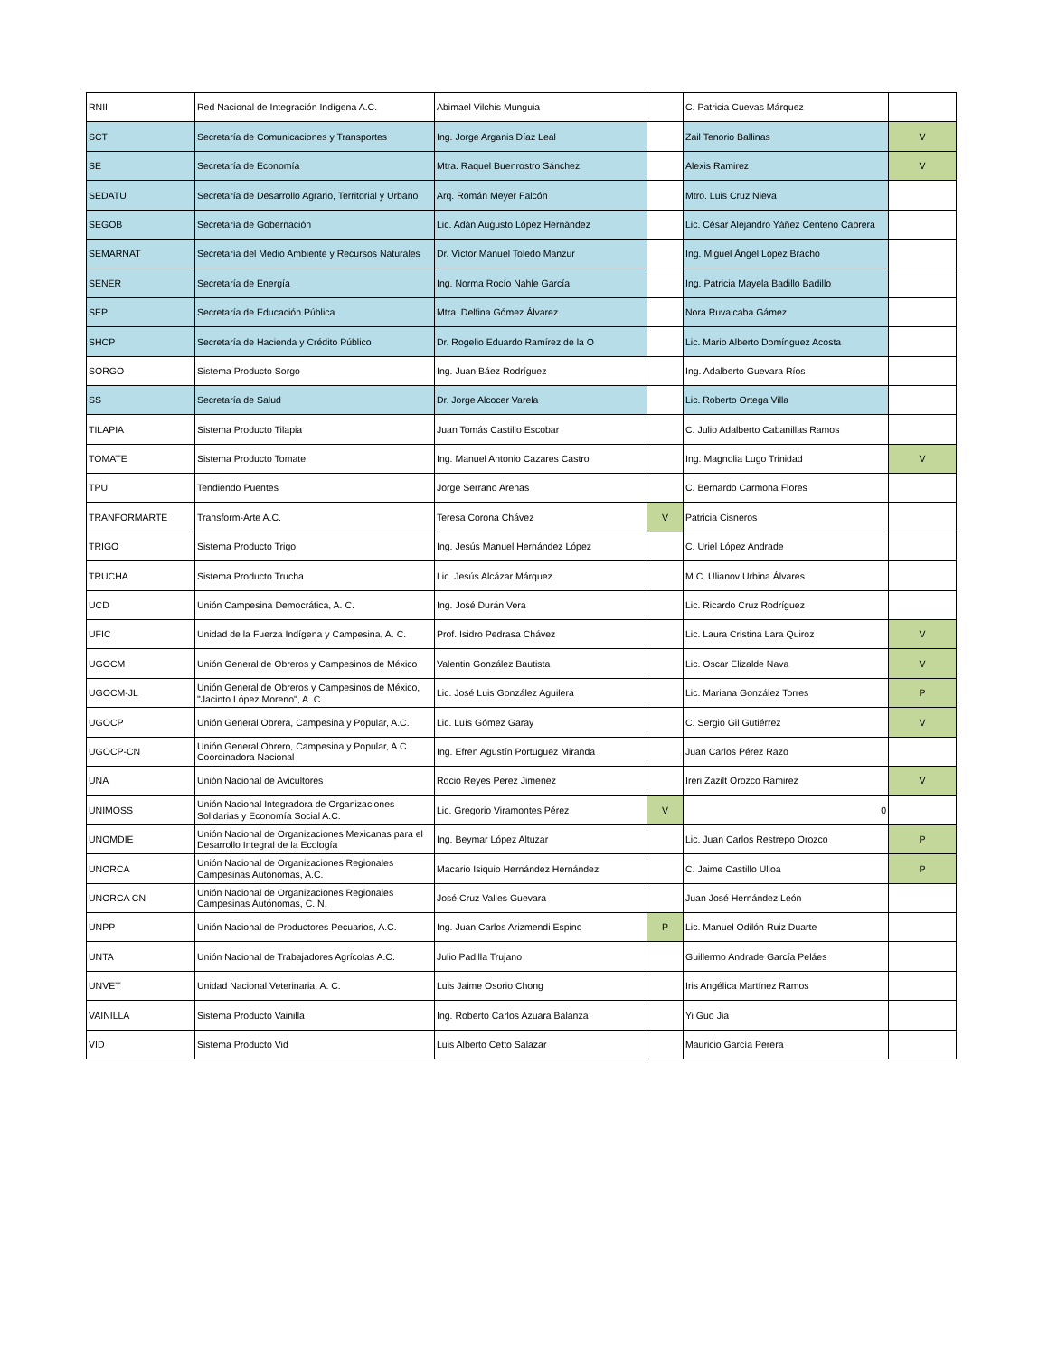| RNII | Red Nacional de Integración Indígena A.C. | Abimael Vilchis Munguia | | C. Patricia Cuevas Márquez | |
| SCT | Secretaría de Comunicaciones y Transportes | Ing. Jorge Arganis Díaz Leal | | Zail Tenorio Ballinas | V |
| SE | Secretaría de Economía | Mtra. Raquel Buenrostro Sánchez | | Alexis Ramirez | V |
| SEDATU | Secretaría de Desarrollo Agrario, Territorial y Urbano | Arq. Román Meyer Falcón | | Mtro. Luis Cruz Nieva | |
| SEGOB | Secretaría de Gobernación | Lic. Adán Augusto López Hernández | | Lic. César Alejandro Yáñez Centeno Cabrera | |
| SEMARNAT | Secretaría del Medio Ambiente y Recursos Naturales | Dr. Víctor Manuel Toledo Manzur | | Ing. Miguel Ángel López Bracho | |
| SENER | Secretaría de Energía | Ing. Norma Rocío Nahle García | | Ing. Patricia Mayela Badillo Badillo | |
| SEP | Secretaría de Educación Pública | Mtra. Delfina Gómez Álvarez | | Nora Ruvalcaba Gámez | |
| SHCP | Secretaría de Hacienda y Crédito Público | Dr. Rogelio Eduardo Ramírez de la O | | Lic. Mario Alberto Domínguez Acosta | |
| SORGO | Sistema Producto Sorgo | Ing. Juan Báez Rodríguez | | Ing. Adalberto Guevara Ríos | |
| SS | Secretaría de Salud | Dr. Jorge Alcocer Varela | | Lic. Roberto Ortega Villa | |
| TILAPIA | Sistema Producto Tilapia | Juan Tomás Castillo Escobar | | C. Julio Adalberto Cabanillas Ramos | |
| TOMATE | Sistema Producto Tomate | Ing. Manuel Antonio Cazares Castro | | Ing. Magnolia Lugo Trinidad | V |
| TPU | Tendiendo Puentes | Jorge Serrano Arenas | | C. Bernardo Carmona Flores | |
| TRANFORMARTE | Transform-Arte A.C. | Teresa Corona Chávez | V | Patricia Cisneros | |
| TRIGO | Sistema Producto Trigo | Ing. Jesús Manuel Hernández López | | C. Uriel López Andrade | |
| TRUCHA | Sistema Producto Trucha | Lic. Jesús Alcázar Márquez | | M.C. Ulianov Urbina Álvares | |
| UCD | Unión Campesina Democrática, A. C. | Ing. José Durán Vera | | Lic. Ricardo Cruz Rodríguez | |
| UFIC | Unidad de la Fuerza Indígena y Campesina, A. C. | Prof. Isidro Pedrasa Chávez | | Lic. Laura Cristina Lara Quiroz | V |
| UGOCM | Unión General de Obreros y Campesinos de México | Valentin González Bautista | | Lic. Oscar Elizalde Nava | V |
| UGOCM-JL | Unión General de Obreros y Campesinos de México, "Jacinto López Moreno", A. C. | Lic. José Luis González Aguilera | | Lic. Mariana González Torres | P |
| UGOCP | Unión General Obrera, Campesina y Popular, A.C. | Lic. Luís Gómez Garay | | C. Sergio Gil Gutiérrez | V |
| UGOCP-CN | Unión General Obrero, Campesina y Popular, A.C. Coordinadora Nacional | Ing. Efren Agustín Portuguez Miranda | | Juan Carlos Pérez Razo | |
| UNA | Unión Nacional de Avicultores | Rocio Reyes Perez Jimenez | | Ireri Zazilt Orozco Ramirez | V |
| UNIMOSS | Unión Nacional Integradora de Organizaciones Solidarias y Economía Social A.C. | Lic. Gregorio Viramontes Pérez | V | 0 | |
| UNOMDIE | Unión Nacional de Organizaciones Mexicanas para el Desarrollo Integral de la Ecología | Ing. Beymar López Altuzar | | Lic. Juan Carlos Restrepo Orozco | P |
| UNORCA | Unión Nacional de Organizaciones Regionales Campesinas Autónomas, A.C. | Macario Isiquio Hernández Hernández | | C. Jaime Castillo Ulloa | P |
| UNORCA CN | Unión Nacional de Organizaciones Regionales Campesinas Autónomas, C. N. | José Cruz Valles Guevara | | Juan José Hernández León | |
| UNPP | Unión Nacional de Productores Pecuarios, A.C. | Ing. Juan Carlos Arizmendi Espino | P | Lic. Manuel Odilón Ruiz Duarte | |
| UNTA | Unión Nacional de Trabajadores Agrícolas A.C. | Julio Padilla Trujano | | Guillermo Andrade García Peláes | |
| UNVET | Unidad Nacional Veterinaria, A. C. | Luis Jaime Osorio Chong | | Iris Angélica Martínez Ramos | |
| VAINILLA | Sistema Producto Vainilla | Ing. Roberto Carlos Azuara Balanza | | Yi Guo Jia | |
| VID | Sistema Producto Vid | Luis Alberto Cetto Salazar | | Mauricio García Perera | |